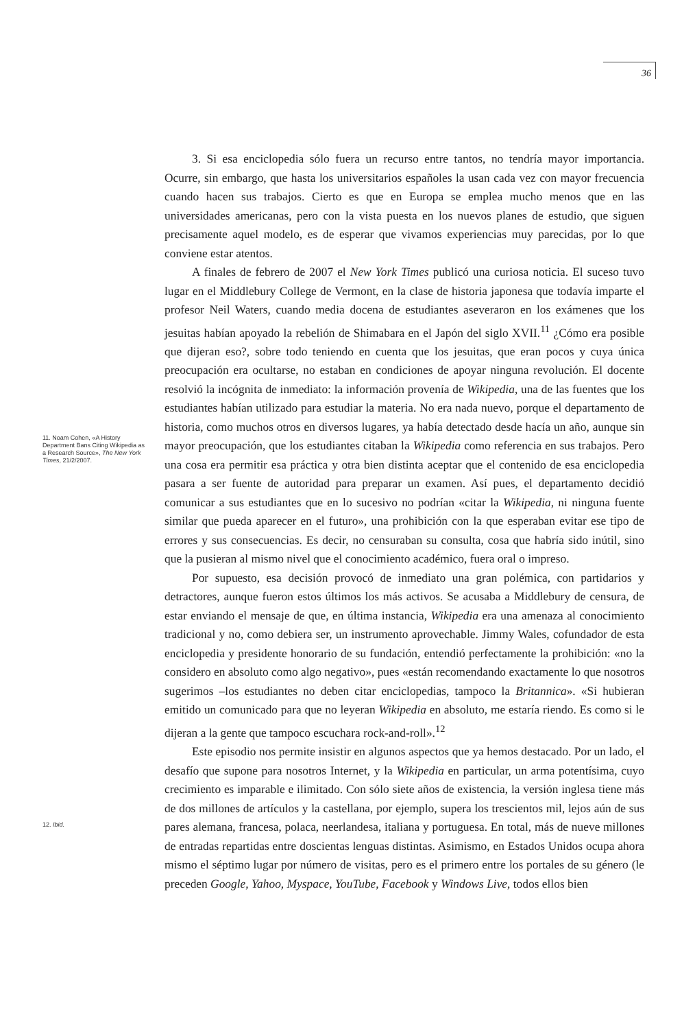36
3. Si esa enciclopedia sólo fuera un recurso entre tantos, no tendría mayor importancia. Ocurre, sin embargo, que hasta los universitarios españoles la usan cada vez con mayor frecuencia cuando hacen sus trabajos. Cierto es que en Europa se emplea mucho menos que en las universidades americanas, pero con la vista puesta en los nuevos planes de estudio, que siguen precisamente aquel modelo, es de esperar que vivamos experiencias muy parecidas, por lo que conviene estar atentos.
11. Noam Cohen, «A History Department Bans Citing Wikipedia as a Research Source», The New York Times, 21/2/2007.
12. Ibid.
A finales de febrero de 2007 el New York Times publicó una curiosa noticia. El suceso tuvo lugar en el Middlebury College de Vermont, en la clase de historia japonesa que todavía imparte el profesor Neil Waters, cuando media docena de estudiantes aseveraron en los exámenes que los jesuitas habían apoyado la rebelión de Shimabara en el Japón del siglo XVII.<sup>11</sup> ¿Cómo era posible que dijeran eso?, sobre todo teniendo en cuenta que los jesuitas, que eran pocos y cuya única preocupación era ocultarse, no estaban en condiciones de apoyar ninguna revolución. El docente resolvió la incógnita de inmediato: la información provenía de Wikipedia, una de las fuentes que los estudiantes habían utilizado para estudiar la materia. No era nada nuevo, porque el departamento de historia, como muchos otros en diversos lugares, ya había detectado desde hacía un año, aunque sin mayor preocupación, que los estudiantes citaban la Wikipedia como referencia en sus trabajos. Pero una cosa era permitir esa práctica y otra bien distinta aceptar que el contenido de esa enciclopedia pasara a ser fuente de autoridad para preparar un examen. Así pues, el departamento decidió comunicar a sus estudiantes que en lo sucesivo no podrían «citar la Wikipedia, ni ninguna fuente similar que pueda aparecer en el futuro», una prohibición con la que esperaban evitar ese tipo de errores y sus consecuencias. Es decir, no censuraban su consulta, cosa que habría sido inútil, sino que la pusieran al mismo nivel que el conocimiento académico, fuera oral o impreso.
Por supuesto, esa decisión provocó de inmediato una gran polémica, con partidarios y detractores, aunque fueron estos últimos los más activos. Se acusaba a Middlebury de censura, de estar enviando el mensaje de que, en última instancia, Wikipedia era una amenaza al conocimiento tradicional y no, como debiera ser, un instrumento aprovechable. Jimmy Wales, cofundador de esta enciclopedia y presidente honorario de su fundación, entendió perfectamente la prohibición: «no la considero en absoluto como algo negativo», pues «están recomendando exactamente lo que nosotros sugerimos –los estudiantes no deben citar enciclopedias, tampoco la Britannica». «Si hubieran emitido un comunicado para que no leyeran Wikipedia en absoluto, me estaría riendo. Es como si le dijeran a la gente que tampoco escuchara rock-and-roll».<sup>12</sup>
Este episodio nos permite insistir en algunos aspectos que ya hemos destacado. Por un lado, el desafío que supone para nosotros Internet, y la Wikipedia en particular, un arma potentísima, cuyo crecimiento es imparable e ilimitado. Con sólo siete años de existencia, la versión inglesa tiene más de dos millones de artículos y la castellana, por ejemplo, supera los trescientos mil, lejos aún de sus pares alemana, francesa, polaca, neerlandesa, italiana y portuguesa. En total, más de nueve millones de entradas repartidas entre doscientas lenguas distintas. Asimismo, en Estados Unidos ocupa ahora mismo el séptimo lugar por número de visitas, pero es el primero entre los portales de su género (le preceden Google, Yahoo, Myspace, YouTube, Facebook y Windows Live, todos ellos bien